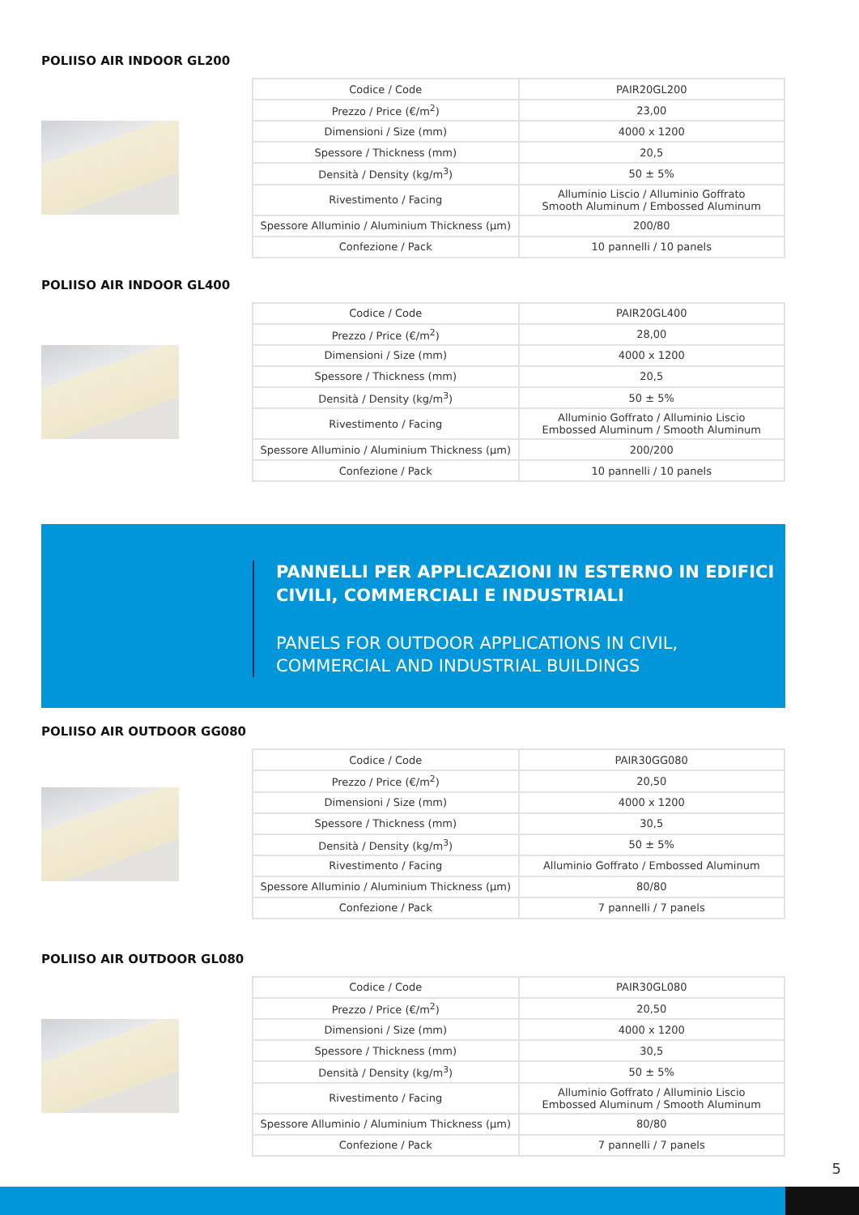POLIISO AIR INDOOR GL200
| Codice / Code | PAIR20GL200 |
| Prezzo / Price (€/m<sup>2</sup>) | 23,00 |
| Dimensioni / Size (mm) | 4000 x 1200 |
| Spessore / Thickness (mm) | 20,5 |
| Densità / Density (kg/m<sup>3</sup>) | 50 ± 5% |
| Rivestimento / Facing | Alluminio Liscio / Alluminio Goffrato Smooth Aluminum / Embossed Aluminum |
| Spessore Alluminio / Aluminium Thickness (μm) | 200/80 |
| Confezione / Pack | 10 pannelli / 10 panels |
POLIISO AIR INDOOR GL400
| Codice / Code | PAIR20GL400 |
| Prezzo / Price (€/m<sup>2</sup>) | 28,00 |
| Dimensioni / Size (mm) | 4000 x 1200 |
| Spessore / Thickness (mm) | 20,5 |
| Densità / Density (kg/m<sup>3</sup>) | 50 ± 5% |
| Rivestimento / Facing | Alluminio Goffrato / Alluminio Liscio Embossed Aluminum / Smooth Aluminum |
| Spessore Alluminio / Aluminium Thickness (μm) | 200/200 |
| Confezione / Pack | 10 pannelli / 10 panels |
PANNELLI PER APPLICAZIONI IN ESTERNO IN EDIFICI
CIVILI, COMMERCIALI E INDUSTRIALI
PANELS FOR OUTDOOR APPLICATIONS IN CIVIL,
COMMERCIAL AND INDUSTRIAL BUILDINGS
POLIISO AIR OUTDOOR GG080
| Codice / Code | PAIR30GG080 |
| Prezzo / Price (€/m<sup>2</sup>) | 20,50 |
| Dimensioni / Size (mm) | 4000 x 1200 |
| Spessore / Thickness (mm) | 30,5 |
| Densità / Density (kg/m<sup>3</sup>) | 50 ± 5% |
| Rivestimento / Facing | Alluminio Goffrato / Embossed Aluminum |
| Spessore Alluminio / Aluminium Thickness (μm) | 80/80 |
| Confezione / Pack | 7 pannelli / 7 panels |
POLIISO AIR OUTDOOR GL080
| Codice / Code | PAIR30GL080 |
| Prezzo / Price (€/m<sup>2</sup>) | 20,50 |
| Dimensioni / Size (mm) | 4000 x 1200 |
| Spessore / Thickness (mm) | 30,5 |
| Densità / Density (kg/m<sup>3</sup>) | 50 ± 5% |
| Rivestimento / Facing | Alluminio Goffrato / Alluminio Liscio Embossed Aluminum / Smooth Aluminum |
| Spessore Alluminio / Aluminium Thickness (μm) | 80/80 |
| Confezione / Pack | 7 pannelli / 7 panels |
5